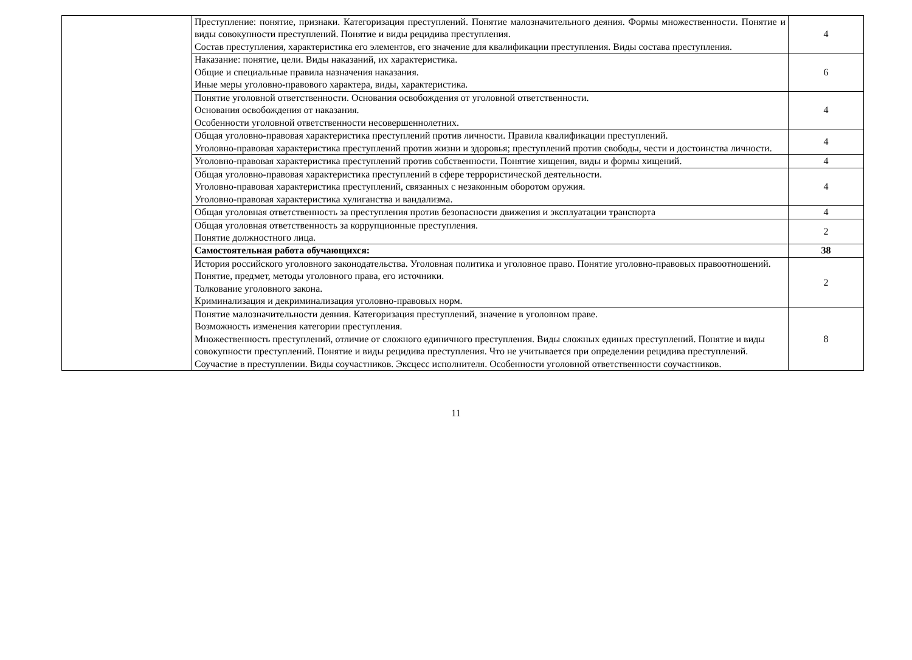| | Преступление: понятие, признаки. Категоризация преступлений. Понятие малозначительного деяния. Формы множественности. Понятие и виды совокупности преступлений. Понятие и виды рецидива преступления. Состав преступления, характеристика его элементов, его значение для квалификации преступления. Виды состава преступления. | 4 |
| | Наказание: понятие, цели. Виды наказаний, их характеристика. Общие и специальные правила назначения наказания. Иные меры уголовно-правового характера, виды, характеристика. | 6 |
| | Понятие уголовной ответственности. Основания освобождения от уголовной ответственности. Основания освобождения от наказания. Особенности уголовной ответственности несовершеннолетних. | 4 |
| | Общая уголовно-правовая характеристика преступлений против личности. Правила квалификации преступлений. Уголовно-правовая характеристика преступлений против жизни и здоровья; преступлений против свободы, чести и достоинства личности. | 4 |
| | Уголовно-правовая характеристика преступлений против собственности. Понятие хищения, виды и формы хищений. | 4 |
| | Общая уголовно-правовая характеристика преступлений в сфере террористической деятельности. Уголовно-правовая характеристика преступлений, связанных с незаконным оборотом оружия. Уголовно-правовая характеристика хулиганства и вандализма. | 4 |
| | Общая уголовная ответственность за преступления против безопасности движения и эксплуатации транспорта | 4 |
| | Общая уголовная ответственность за коррупционные преступления. Понятие должностного лица. | 2 |
| | Самостоятельная работа обучающихся: | 38 |
| | История российского уголовного законодательства. Уголовная политика и уголовное право. Понятие уголовно-правовых правоотношений. Понятие, предмет, методы уголовного права, его источники. Толкование уголовного закона. Криминализация и декриминализация уголовно-правовых норм. | 2 |
| | Понятие малозначительности деяния. Категоризация преступлений, значение в уголовном праве. Возможность изменения категории преступления. Множественность преступлений, отличие от сложного единичного преступления. Виды сложных единых преступлений. Понятие и виды совокупности преступлений. Понятие и виды рецидива преступления. Что не учитывается при определении рецидива преступлений. Соучастие в преступлении. Виды соучастников. Эксцесс исполнителя. Особенности уголовной ответственности соучастников. | 8 |
11